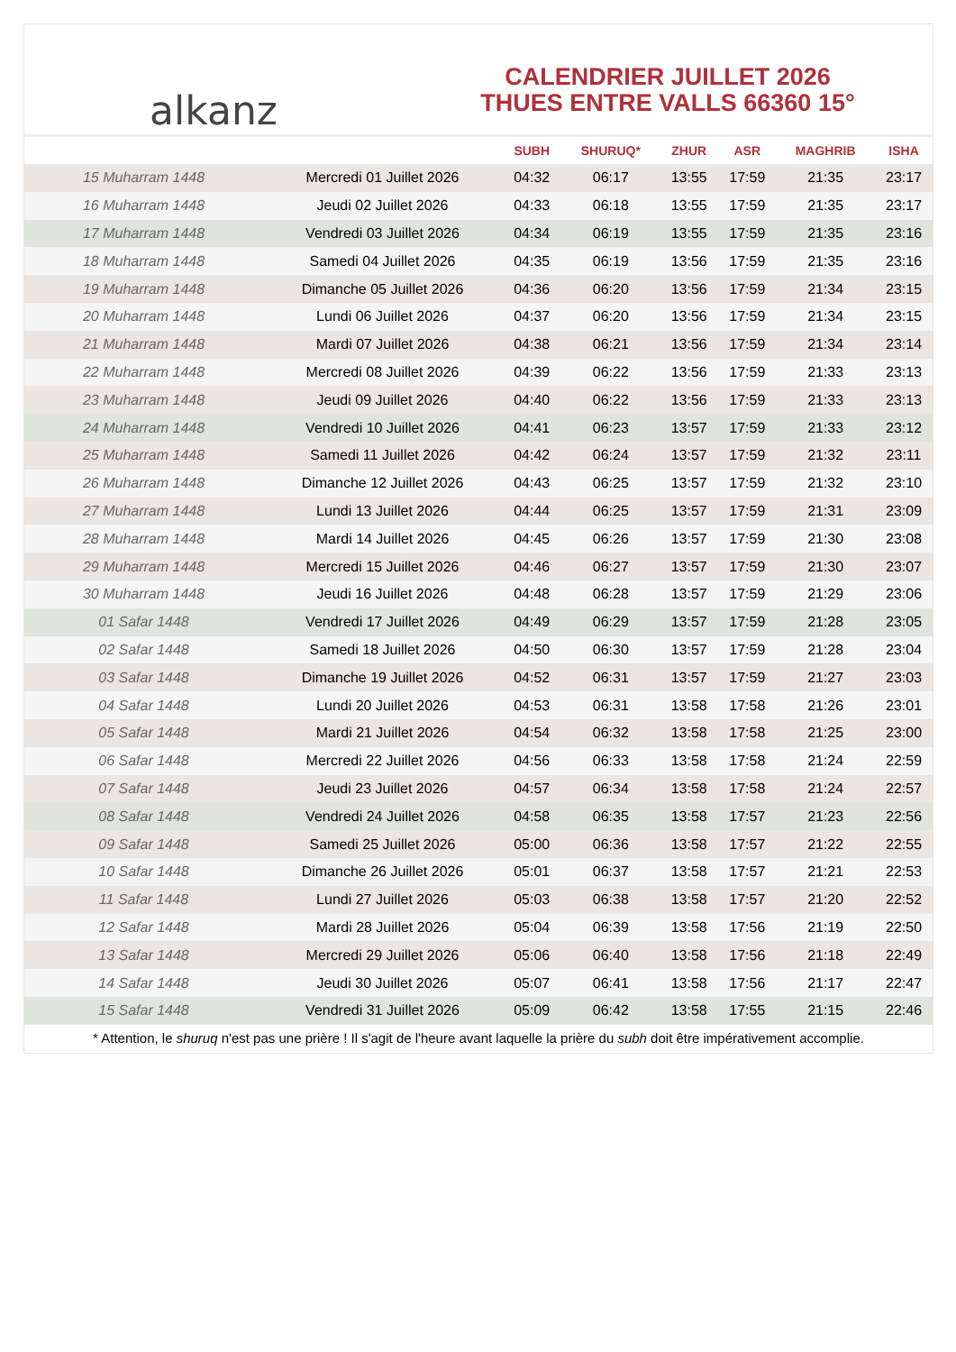alkanz
CALENDRIER JUILLET 2026
THUES ENTRE VALLS 66360 15°
| | | SUBH | SHURUQ* | ZHUR | ASR | MAGHRIB | ISHA |
| --- | --- | --- | --- | --- | --- | --- | --- |
| 15 Muharram 1448 | Mercredi 01 Juillet 2026 | 04:32 | 06:17 | 13:55 | 17:59 | 21:35 | 23:17 |
| 16 Muharram 1448 | Jeudi 02 Juillet 2026 | 04:33 | 06:18 | 13:55 | 17:59 | 21:35 | 23:17 |
| 17 Muharram 1448 | Vendredi 03 Juillet 2026 | 04:34 | 06:19 | 13:55 | 17:59 | 21:35 | 23:16 |
| 18 Muharram 1448 | Samedi 04 Juillet 2026 | 04:35 | 06:19 | 13:56 | 17:59 | 21:35 | 23:16 |
| 19 Muharram 1448 | Dimanche 05 Juillet 2026 | 04:36 | 06:20 | 13:56 | 17:59 | 21:34 | 23:15 |
| 20 Muharram 1448 | Lundi 06 Juillet 2026 | 04:37 | 06:20 | 13:56 | 17:59 | 21:34 | 23:15 |
| 21 Muharram 1448 | Mardi 07 Juillet 2026 | 04:38 | 06:21 | 13:56 | 17:59 | 21:34 | 23:14 |
| 22 Muharram 1448 | Mercredi 08 Juillet 2026 | 04:39 | 06:22 | 13:56 | 17:59 | 21:33 | 23:13 |
| 23 Muharram 1448 | Jeudi 09 Juillet 2026 | 04:40 | 06:22 | 13:56 | 17:59 | 21:33 | 23:13 |
| 24 Muharram 1448 | Vendredi 10 Juillet 2026 | 04:41 | 06:23 | 13:57 | 17:59 | 21:33 | 23:12 |
| 25 Muharram 1448 | Samedi 11 Juillet 2026 | 04:42 | 06:24 | 13:57 | 17:59 | 21:32 | 23:11 |
| 26 Muharram 1448 | Dimanche 12 Juillet 2026 | 04:43 | 06:25 | 13:57 | 17:59 | 21:32 | 23:10 |
| 27 Muharram 1448 | Lundi 13 Juillet 2026 | 04:44 | 06:25 | 13:57 | 17:59 | 21:31 | 23:09 |
| 28 Muharram 1448 | Mardi 14 Juillet 2026 | 04:45 | 06:26 | 13:57 | 17:59 | 21:30 | 23:08 |
| 29 Muharram 1448 | Mercredi 15 Juillet 2026 | 04:46 | 06:27 | 13:57 | 17:59 | 21:30 | 23:07 |
| 30 Muharram 1448 | Jeudi 16 Juillet 2026 | 04:48 | 06:28 | 13:57 | 17:59 | 21:29 | 23:06 |
| 01 Safar 1448 | Vendredi 17 Juillet 2026 | 04:49 | 06:29 | 13:57 | 17:59 | 21:28 | 23:05 |
| 02 Safar 1448 | Samedi 18 Juillet 2026 | 04:50 | 06:30 | 13:57 | 17:59 | 21:28 | 23:04 |
| 03 Safar 1448 | Dimanche 19 Juillet 2026 | 04:52 | 06:31 | 13:57 | 17:59 | 21:27 | 23:03 |
| 04 Safar 1448 | Lundi 20 Juillet 2026 | 04:53 | 06:31 | 13:58 | 17:58 | 21:26 | 23:01 |
| 05 Safar 1448 | Mardi 21 Juillet 2026 | 04:54 | 06:32 | 13:58 | 17:58 | 21:25 | 23:00 |
| 06 Safar 1448 | Mercredi 22 Juillet 2026 | 04:56 | 06:33 | 13:58 | 17:58 | 21:24 | 22:59 |
| 07 Safar 1448 | Jeudi 23 Juillet 2026 | 04:57 | 06:34 | 13:58 | 17:58 | 21:24 | 22:57 |
| 08 Safar 1448 | Vendredi 24 Juillet 2026 | 04:58 | 06:35 | 13:58 | 17:57 | 21:23 | 22:56 |
| 09 Safar 1448 | Samedi 25 Juillet 2026 | 05:00 | 06:36 | 13:58 | 17:57 | 21:22 | 22:55 |
| 10 Safar 1448 | Dimanche 26 Juillet 2026 | 05:01 | 06:37 | 13:58 | 17:57 | 21:21 | 22:53 |
| 11 Safar 1448 | Lundi 27 Juillet 2026 | 05:03 | 06:38 | 13:58 | 17:57 | 21:20 | 22:52 |
| 12 Safar 1448 | Mardi 28 Juillet 2026 | 05:04 | 06:39 | 13:58 | 17:56 | 21:19 | 22:50 |
| 13 Safar 1448 | Mercredi 29 Juillet 2026 | 05:06 | 06:40 | 13:58 | 17:56 | 21:18 | 22:49 |
| 14 Safar 1448 | Jeudi 30 Juillet 2026 | 05:07 | 06:41 | 13:58 | 17:56 | 21:17 | 22:47 |
| 15 Safar 1448 | Vendredi 31 Juillet 2026 | 05:09 | 06:42 | 13:58 | 17:55 | 21:15 | 22:46 |
* Attention, le shuruq n'est pas une prière ! Il s'agit de l'heure avant laquelle la prière du subh doit être impérativement accomplie.